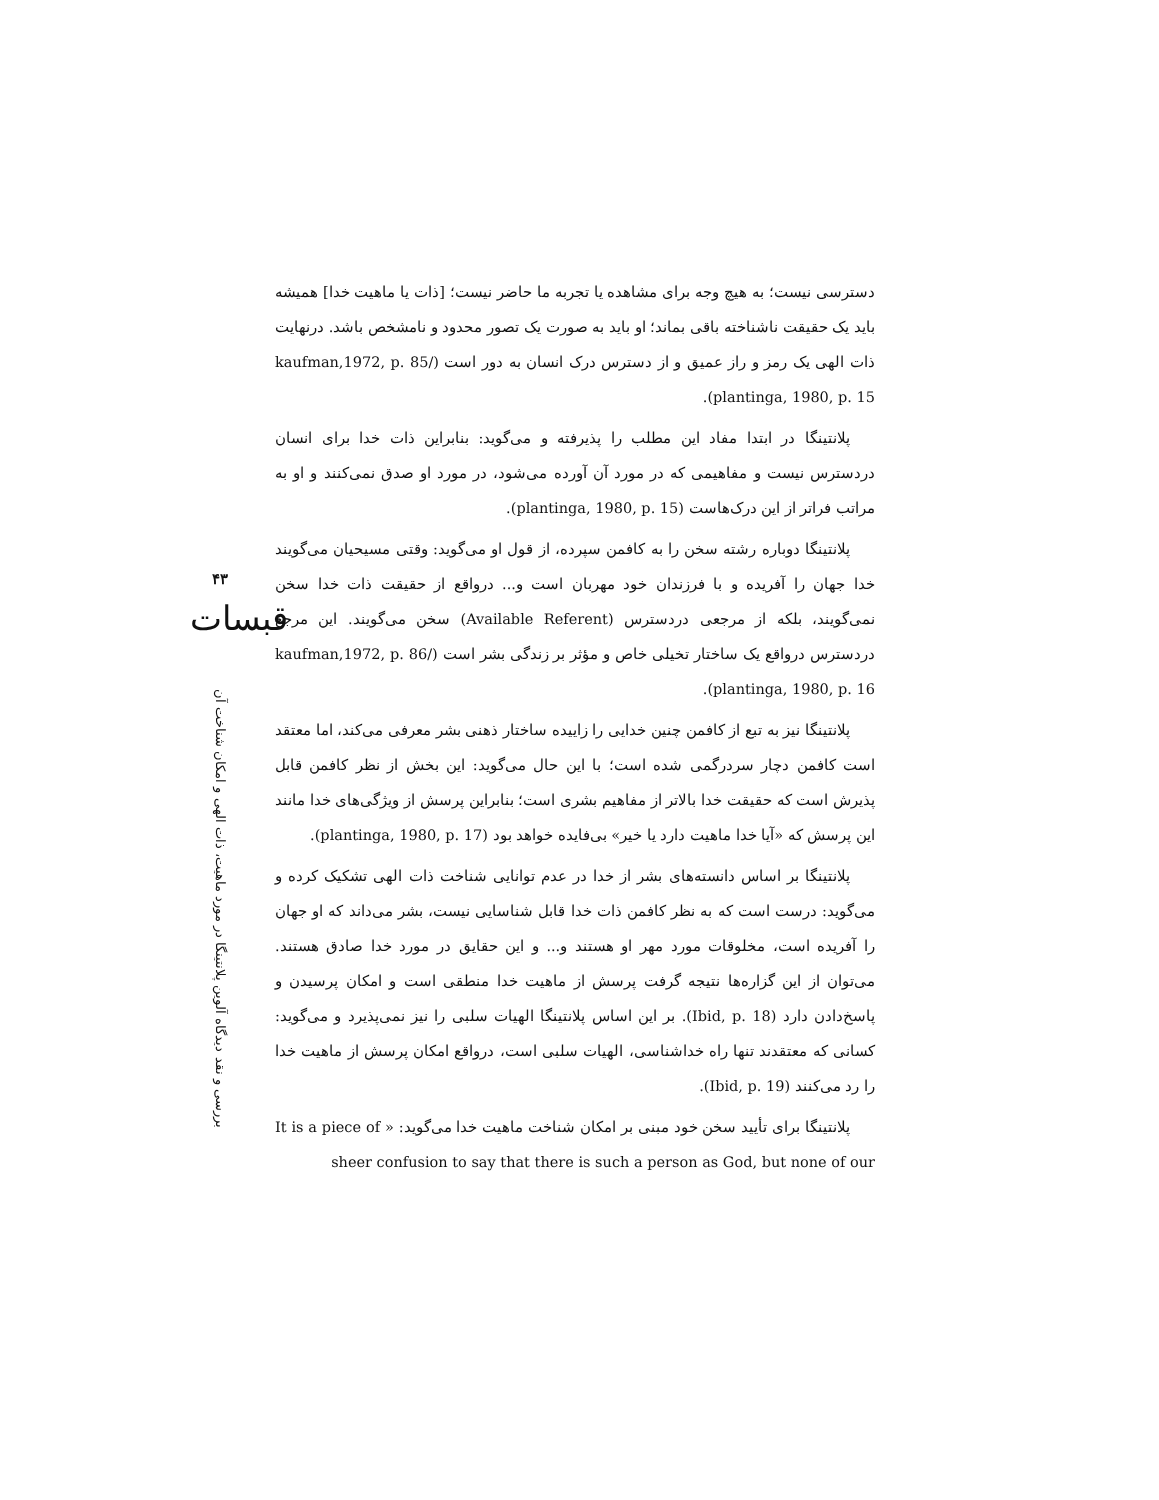۴۳
قبسات
بررسی و نقد دیدگاه آلوین پلانتینگا در مورد ماهیت، ذات الهی و امکان شناخت آن
دسترسی نیست؛ به هیچ وجه برای مشاهده یا تجربه ما حاضر نیست؛ [ذات یا ماهیت خدا] همیشه باید یک حقیقت ناشناخته باقی بماند؛ او باید به صورت یک تصور محدود و نامشخص باشد. درنهایت ذات الهی یک رمز و راز عمیق و از دسترس درک انسان به دور است (kaufman,1972, p. 85/ plantinga, 1980, p. 15).
پلانتینگا در ابتدا مفاد این مطلب را پذیرفته و می‌گوید: بنابراین ذات خدا برای انسان دردسترس نیست و مفاهیمی که در مورد آن آورده می‌شود، در مورد او صدق نمی‌کنند و او به مراتب فراتر از این درک‌هاست (plantinga, 1980, p. 15).
پلانتینگا دوباره رشته سخن را به کافمن سپرده، از قول او می‌گوید: وقتی مسیحیان می‌گویند خدا جهان را آفریده و با فرزندان خود مهربان است و... درواقع از حقیقت ذات خدا سخن نمی‌گویند، بلکه از مرجعی دردسترس (Available Referent) سخن می‌گویند. این مرجع دردسترس درواقع یک ساختار تخیلی خاص و مؤثر بر زندگی بشر است (kaufman,1972, p. 86/ plantinga, 1980, p. 16).
پلانتینگا نیز به تبع از کافمن چنین خدایی را زاییده ساختار ذهنی بشر معرفی می‌کند، اما معتقد است کافمن دچار سردرگمی شده است؛ با این حال می‌گوید: این بخش از نظر کافمن قابل پذیرش است که حقیقت خدا بالاتر از مفاهیم بشری است؛ بنابراین پرسش از ویژگی‌های خدا مانند این پرسش که «آیا خدا ماهیت دارد یا خیر» بی‌فایده خواهد بود (plantinga, 1980, p. 17).
پلانتینگا بر اساس دانسته‌های بشر از خدا در عدم توانایی شناخت ذات الهی تشکیک کرده و می‌گوید: درست است که به نظر کافمن ذات خدا قابل شناسایی نیست، بشر می‌داند که او جهان را آفریده است، مخلوقات مورد مهر او هستند و... و این حقایق در مورد خدا صادق هستند. می‌توان از این گزاره‌ها نتیجه گرفت پرسش از ماهیت خدا منطقی است و امکان پرسیدن و پاسخ‌دادن دارد (Ibid, p. 18). بر این اساس پلانتینگا الهیات سلبی را نیز نمی‌پذیرد و می‌گوید: کسانی که معتقدند تنها راه خداشناسی، الهیات سلبی است، درواقع امکان پرسش از ماهیت خدا را رد می‌کنند (Ibid, p. 19).
پلانتینگا برای تأیید سخن خود مبنی بر امکان شناخت ماهیت خدا می‌گوید: « It is a piece of sheer confusion to say that there is such a person as God, but none of our